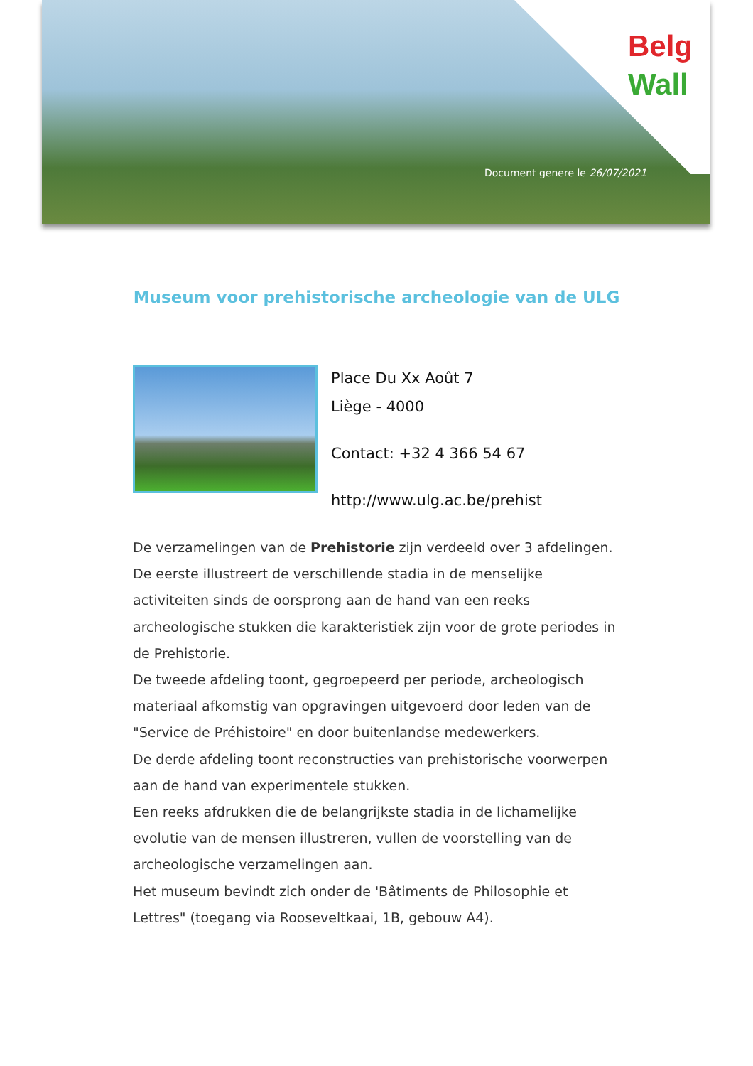Belg
Wall
Document genere le 26/07/2021
Museum voor prehistorische archeologie van de ULG
Place Du Xx Août 7
Liège - 4000
Contact: +32 4 366 54 67
http://www.ulg.ac.be/prehist
De verzamelingen van de Prehistorie zijn verdeeld over 3 afdelingen. De eerste illustreert de verschillende stadia in de menselijke activiteiten sinds de oorsprong aan de hand van een reeks archeologische stukken die karakteristiek zijn voor de grote periodes in de Prehistorie.
De tweede afdeling toont, gegroepeerd per periode, archeologisch materiaal afkomstig van opgravingen uitgevoerd door leden van de "Service de Préhistoire" en door buitenlandse medewerkers.
De derde afdeling toont reconstructies van prehistorische voorwerpen aan de hand van experimentele stukken.
Een reeks afdrukken die de belangrijkste stadia in de lichamelijke evolutie van de mensen illustreren, vullen de voorstelling van de archeologische verzamelingen aan.
Het museum bevindt zich onder de 'Bâtiments de Philosophie et Lettres" (toegang via Rooseveltkaai, 1B, gebouw A4).